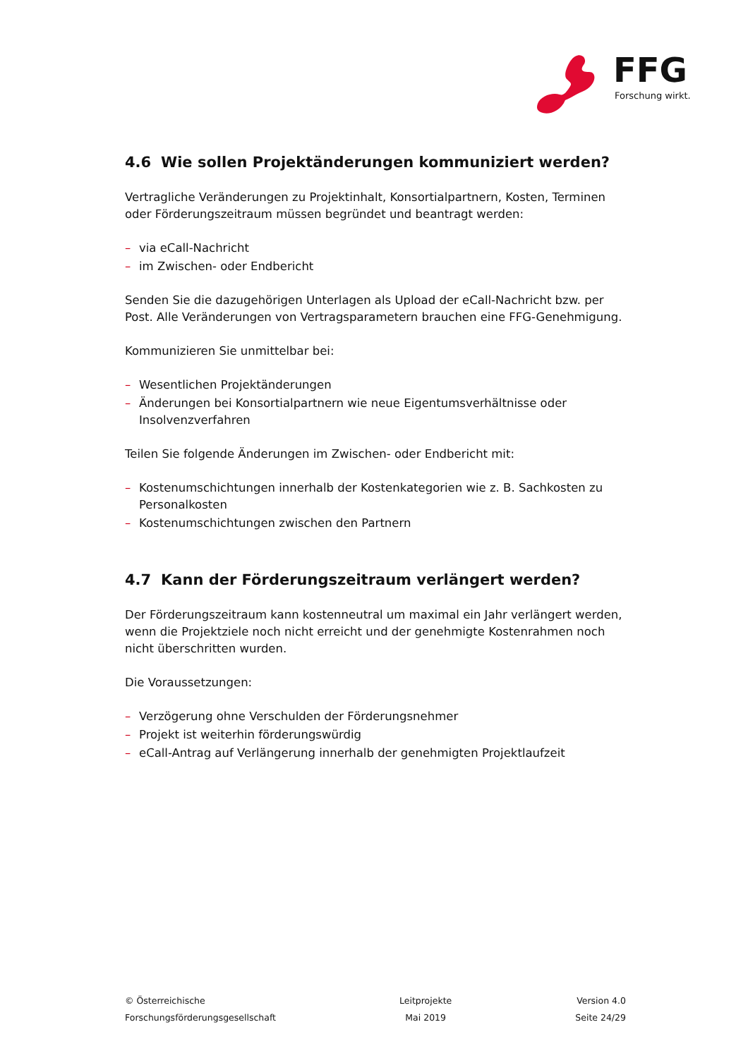FFG
Forschung wirkt.
4.6 Wie sollen Projektänderungen kommuniziert werden?
Vertragliche Veränderungen zu Projektinhalt, Konsortialpartnern, Kosten, Terminen oder Förderungszeitraum müssen begründet und beantragt werden:
– via eCall-Nachricht
– im Zwischen- oder Endbericht
Senden Sie die dazugehörigen Unterlagen als Upload der eCall-Nachricht bzw. per Post. Alle Veränderungen von Vertragsparametern brauchen eine FFG-Genehmigung.
Kommunizieren Sie unmittelbar bei:
– Wesentlichen Projektänderungen
– Änderungen bei Konsortialpartnern wie neue Eigentumsverhältnisse oder Insolvenzverfahren
Teilen Sie folgende Änderungen im Zwischen- oder Endbericht mit:
– Kostenumschichtungen innerhalb der Kostenkategorien wie z. B. Sachkosten zu Personalkosten
– Kostenumschichtungen zwischen den Partnern
4.7 Kann der Förderungszeitraum verlängert werden?
Der Förderungszeitraum kann kostenneutral um maximal ein Jahr verlängert werden, wenn die Projektziele noch nicht erreicht und der genehmigte Kostenrahmen noch nicht überschritten wurden.
Die Voraussetzungen:
– Verzögerung ohne Verschulden der Förderungsnehmer
– Projekt ist weiterhin förderungswürdig
– eCall-Antrag auf Verlängerung innerhalb der genehmigten Projektlaufzeit
© Österreichische
Forschungsförderungsgesellschaft
Leitprojekte
Mai 2019
Version 4.0
Seite 24/29